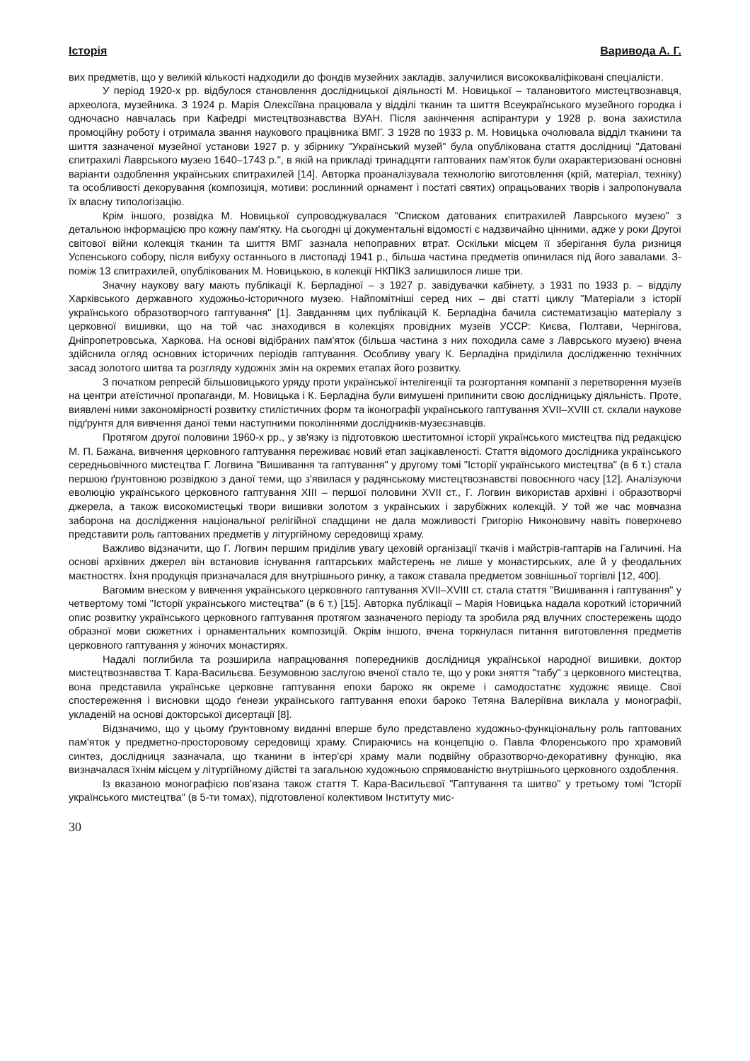Історія Варивода А. Г.
вих предметів, що у великій кількості надходили до фондів музейних закладів, залучилися висококваліфіковані спеціалісти.
У період 1920-х рр. відбулося становлення дослідницької діяльності М. Новицької – талановитого мистецтвознавця, археолога, музейника. З 1924 р. Марія Олексіївна працювала у відділі тканин та шиття Всеукраїнського музейного городка і одночасно навчалась при Кафедрі мистецтвознавства ВУАН. Після закінчення аспірантури у 1928 р. вона захистила промоційну роботу і отримала звання наукового працівника ВМГ. З 1928 по 1933 р. М. Новицька очолювала відділ тканини та шиття зазначеної музейної установи 1927 р. у збірнику "Український музей" була опублікована стаття дослідниці "Датовані єпитрахилі Лаврського музею 1640–1743 р.", в якій на прикладі тринадцяти гаптованих пам'яток були охарактеризовані основні варіанти оздоблення українських єпитрахилей [14]. Авторка проаналізувала технологію виготовлення (крій, матеріал, техніку) та особливості декорування (композиція, мотиви: рослинний орнамент і постаті святих) опрацьованих творів і запропонувала їх власну типологізацію.
Крім іншого, розвідка М. Новицької супроводжувалася "Списком датованих єпитрахилей Лаврського музею" з детальною інформацією про кожну пам'ятку. На сьогодні ці документальні відомості є надзвичайно цінними, адже у роки Другої світової війни колекція тканин та шиття ВМГ зазнала непоправних втрат. Оскільки місцем її зберігання була ризниця Успенського собору, після вибуху останнього в листопаді 1941 р., більша частина предметів опинилася під його завалами. З-поміж 13 єпитрахилей, опублікованих М. Новицькою, в колекції НКПІКЗ залишилося лише три.
Значну наукову вагу мають публікації К. Берладіної – з 1927 р. завідувачки кабінету, з 1931 по 1933 р. – відділу Харківського державного художньо-історичного музею. Найпомітніші серед них – дві статті циклу "Матеріали з історії українського образотворчого гаптування" [1]. Завданням цих публікацій К. Берладіна бачила систематизацію матеріалу з церковної вишивки, що на той час знаходився в колекціях провідних музеїв УССР: Києва, Полтави, Чернігова, Дніпропетровська, Харкова. На основі відібраних пам'яток (більша частина з них походила саме з Лаврського музею) вчена здійснила огляд основних історичних періодів гаптування. Особливу увагу К. Берладіна приділила дослідженню технічних засад золотого шитва та розгляду художніх змін на окремих етапах його розвитку.
З початком репресій більшовицького уряду проти української інтелігенції та розгортання компанії з перетворення музеїв на центри атеїстичної пропаганди, М. Новицька і К. Берладіна були вимушені припинити свою дослідницьку діяльність. Проте, виявлені ними закономірності розвитку стилістичних форм та іконографії українського гаптування XVII–XVIII ст. склали наукове підґрунтя для вивчення даної теми наступними поколіннями дослідників-музеєзнавців.
Протягом другої половини 1960-х рр., у зв'язку із підготовкою шеститомної історії українського мистецтва під редакцією М. П. Бажана, вивчення церковного гаптування переживає новий етап зацікавленості. Стаття відомого дослідника українського середньовічного мистецтва Г. Логвина "Вишивання та гаптування" у другому томі "Історії українського мистецтва" (в 6 т.) стала першою ґрунтовною розвідкою з даної теми, що з'явилася у радянському мистецтвознавстві повоєнного часу [12]. Аналізуючи еволюцію українського церковного гаптування XIII – першої половини XVII ст., Г. Логвин використав архівні і образотворчі джерела, а також високомистецькі твори вишивки золотом з українських і зарубіжних колекцій. У той же час мовчазна заборона на дослідження національної релігійної спадщини не дала можливості Григорію Никоновичу навіть поверхнево представити роль гаптованих предметів у літургійному середовищі храму.
Важливо відзначити, що Г. Логвин першим приділив увагу цеховій організації ткачів і майстрів-гаптарів на Галичині. На основі архівних джерел він встановив існування гаптарських майстерень не лише у монастирських, але й у феодальних маєтностях. Їхня продукція призначалася для внутрішнього ринку, а також ставала предметом зовнішньої торгівлі [12, 400].
Вагомим внеском у вивчення українського церковного гаптування XVII–XVIII ст. стала стаття "Вишивання і гаптування" у четвертому томі "Історії українського мистецтва" (в 6 т.) [15]. Авторка публікації – Марія Новицька надала короткий історичний опис розвитку українського церковного гаптування протягом зазначеного періоду та зробила ряд влучних спостережень щодо образної мови сюжетних і орнаментальних композицій. Окрім іншого, вчена торкнулася питання виготовлення предметів церковного гаптування у жіночих монастирях.
Надалі поглибила та розширила напрацювання попередників дослідниця української народної вишивки, доктор мистецтвознавства Т. Кара-Васильєва. Безумовною заслугою вченої стало те, що у роки зняття "табу" з церковного мистецтва, вона представила українське церковне гаптування епохи бароко як окреме і самодостатнє художнє явище. Свої спостереження і висновки щодо ґенези українського гаптування епохи бароко Тетяна Валеріївна виклала у монографії, укладеній на основі докторської дисертації [8].
Відзначимо, що у цьому ґрунтовному виданні вперше було представлено художньо-функціональну роль гаптованих пам'яток у предметно-просторовому середовищі храму. Спираючись на концепцію о. Павла Флоренського про храмовий синтез, дослідниця зазначала, що тканини в інтер'єрі храму мали подвійну образотворчо-декоративну функцію, яка визначалася їхнім місцем у літургійному дійстві та загальною художньою спрямованістю внутрішнього церковного оздоблення.
Із вказаною монографією пов'язана також стаття Т. Кара-Васильєвої "Гаптування та шитво" у третьому томі "Історії українського мистецтва" (в 5-ти томах), підготовленої колективом Інституту мис-
30